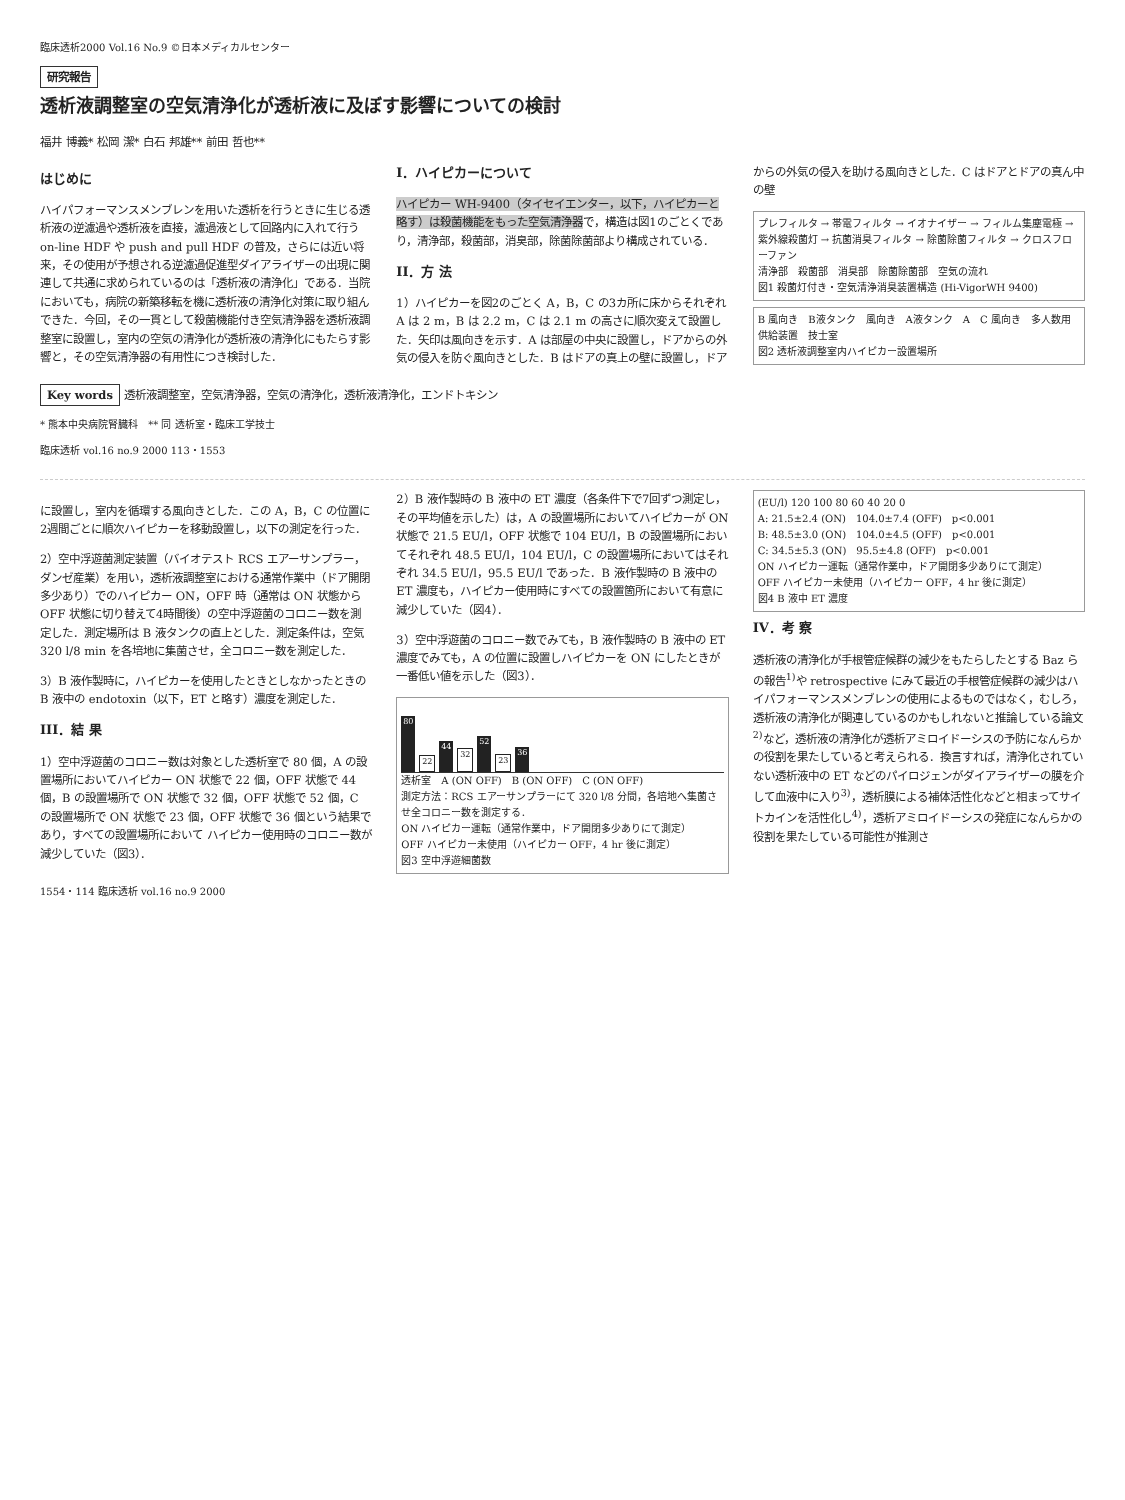臨床透析2000 Vol.16 No.9 ©日本メディカルセンター
研究報告
透析液調整室の空気清浄化が透析液に及ぼす影響についての検討
福井 博義* 松岡 潔* 白石 邦雄** 前田 哲也**
はじめに
ハイパフォーマンスメンブレンを用いた透析を行うときに生じる透析液の逆濾過や透析液を直接，濾過液として回路内に入れて行う on-line HDF や push and pull HDF の普及，さらには近い将来，その使用が予想される逆濾過促進型ダイアライザーの出現に関連して共通に求められているのは「透析液の清浄化」である．当院においても，病院の新築移転を機に透析液の清浄化対策に取り組んできた．今回，その一貫として殺菌機能付き空気清浄器を透析液調整室に設置し，室内の空気の清浄化が透析液の清浄化にもたらす影響と，その空気清浄器の有用性につき検討した．
I．ハイピカーについて
ハイピカー WH-9400（タイセイエンター，以下，ハイピカーと略す）は殺菌機能をもった空気清浄器で，構造は図1のごとくであり，清浄部，殺菌部，消臭部，除菌除菌部より構成されている．
II．方 法
1）ハイピカーを図2のごとく A，B，C の3カ所に床からそれぞれ A は 2 m，B は 2.2 m，C は 2.1 m の高さに順次変えて設置した．矢印は風向きを示す．A は部屋の中央に設置し，ドアからの外気の侵入を防ぐ風向きとした．B はドアの真上の壁に設置し，ドアからの外気の侵入を助ける風向きとした．C はドアとドアの真ん中の壁
プレフィルタ → 帯電フィルタ → イオナイザー → フィルム集塵電極 → 紫外線殺菌灯 → 抗菌消臭フィルタ → 除菌除菌フィルタ → クロスフローファン
清浄部　殺菌部　消臭部　除菌除菌部　空気の流れ
図1 殺菌灯付き・空気清浄消臭装置構造 (Hi-VigorWH 9400)
B 風向き　B液タンク　風向き　A液タンク　A　C 風向き　多人数用供給装置　技士室
図2 透析液調整室内ハイピカー設置場所
Key words 透析液調整室，空気清浄器，空気の清浄化，透析液清浄化，エンドトキシン
* 熊本中央病院腎臓科　** 同 透析室・臨床工学技士
臨床透析 vol.16 no.9 2000 113・1553
に設置し，室内を循環する風向きとした．この A，B，C の位置に2週間ごとに順次ハイピカーを移動設置し，以下の測定を行った．
2）空中浮遊菌測定装置（バイオテスト RCS エアーサンプラー，ダンゼ産業）を用い，透析液調整室における通常作業中（ドア開閉多少あり）でのハイピカー ON，OFF 時（通常は ON 状態から OFF 状態に切り替えて4時間後）の空中浮遊菌のコロニー数を測定した．測定場所は B 液タンクの直上とした．測定条件は，空気 320 l/8 min を各培地に集菌させ，全コロニー数を測定した．
3）B 液作製時に，ハイピカーを使用したときとしなかったときの B 液中の endotoxin（以下，ET と略す）濃度を測定した．
III．結 果
1）空中浮遊菌のコロニー数は対象とした透析室で 80 個，A の設置場所においてハイピカー ON 状態で 22 個，OFF 状態で 44 個，B の設置場所で ON 状態で 32 個，OFF 状態で 52 個，C の設置場所で ON 状態で 23 個，OFF 状態で 36 個という結果であり，すべての設置場所において ハイピカー使用時のコロニー数が減少していた（図3）．
2）B 液作製時の B 液中の ET 濃度（各条件下で7回ずつ測定し，その平均値を示した）は，A の設置場所においてハイピカーが ON 状態で 21.5 EU/l，OFF 状態で 104 EU/l，B の設置場所においてそれぞれ 48.5 EU/l，104 EU/l，C の設置場所においてはそれぞれ 34.5 EU/l，95.5 EU/l であった．B 液作製時の B 液中の ET 濃度も，ハイピカー使用時にすべての設置箇所において有意に減少していた（図4）．
3）空中浮遊菌のコロニー数でみても，B 液作製時の B 液中の ET 濃度でみても，A の位置に設置しハイピカーを ON にしたときが一番低い値を示した（図3）．
80
22
44
32
52
23
36
透析室　A (ON OFF)　B (ON OFF)　C (ON OFF)
測定方法：RCS エアーサンプラーにて 320 l/8 分間，各培地へ集菌させ全コロニー数を測定する．
ON ハイピカー運転（通常作業中，ドア開閉多少ありにて測定）
OFF ハイピカー未使用（ハイピカー OFF，4 hr 後に測定）
図3 空中浮遊細菌数
(EU/l) 120 100 80 60 40 20 0
A: 21.5±2.4 (ON)　104.0±7.4 (OFF)　p<0.001
B: 48.5±3.0 (ON)　104.0±4.5 (OFF)　p<0.001
C: 34.5±5.3 (ON)　95.5±4.8 (OFF)　p<0.001
ON ハイピカー運転（通常作業中，ドア開閉多少ありにて測定）
OFF ハイピカー未使用（ハイピカー OFF，4 hr 後に測定）
図4 B 液中 ET 濃度
IV．考 察
透析液の清浄化が手根管症候群の減少をもたらしたとする Baz らの報告<sup>1)</sup>や retrospective にみて最近の手根管症候群の減少はハイパフォーマンスメンブレンの使用によるものではなく，むしろ，透析液の清浄化が関連しているのかもしれないと推論している論文<sup>2)</sup>など，透析液の清浄化が透析アミロイドーシスの予防になんらかの役割を果たしていると考えられる．換言すれば，清浄化されていない透析液中の ET などのパイロジェンがダイアライザーの膜を介して血液中に入り<sup>3)</sup>，透析膜による補体活性化などと相まってサイトカインを活性化し<sup>4)</sup>，透析アミロイドーシスの発症になんらかの役割を果たしている可能性が推測さ
1554・114 臨床透析 vol.16 no.9 2000